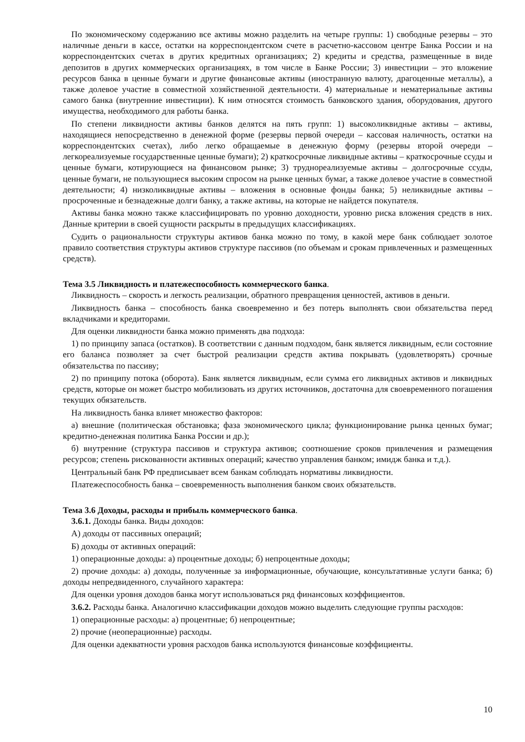По экономическому содержанию все активы можно разделить на четыре группы: 1) свободные резервы – это наличные деньги в кассе, остатки на корреспондентском счете в расчетно-кассовом центре Банка России и на корреспондентских счетах в других кредитных организациях; 2) кредиты и средства, размещенные в виде депозитов в других коммерческих организациях, в том числе в Банке России; 3) инвестиции – это вложение ресурсов банка в ценные бумаги и другие финансовые активы (иностранную валюту, драгоценные металлы), а также долевое участие в совместной хозяйственной деятельности. 4) материальные и нематериальные активы самого банка (внутренние инвестиции). К ним относятся стоимость банковского здания, оборудования, другого имущества, необходимого для работы банка.
По степени ликвидности активы банков делятся на пять групп: 1) высоколиквидные активы – активы, находящиеся непосредственно в денежной форме (резервы первой очереди – кассовая наличность, остатки на корреспондентских счетах), либо легко обращаемые в денежную форму (резервы второй очереди – легкореализуемые государственные ценные бумаги); 2) краткосрочные ликвидные активы – краткосрочные ссуды и ценные бумаги, котирующиеся на финансовом рынке; 3) труднореализуемые активы – долгосрочные ссуды, ценные бумаги, не пользующиеся высоким спросом на рынке ценных бумаг, а также долевое участие в совместной деятельности; 4) низколиквидные активы – вложения в основные фонды банка; 5) неликвидные активы – просроченные и безнадежные долги банку, а также активы, на которые не найдется покупателя.
Активы банка можно также классифицировать по уровню доходности, уровню риска вложения средств в них. Данные критерии в своей сущности раскрыты в предыдущих классификациях.
Судить о рациональности структуры активов банка можно по тому, в какой мере банк соблюдает золотое правило соответствия структуры активов структуре пассивов (по объемам и срокам привлеченных и размещенных средств).
Тема 3.5 Ликвидность и платежеспособность коммерческого банка.
Ликвидность – скорость и легкость реализации, обратного превращения ценностей, активов в деньги.
Ликвидность банка – способность банка своевременно и без потерь выполнять свои обязательства перед вкладчиками и кредиторами.
Для оценки ликвидности банка можно применять два подхода:
1) по принципу запаса (остатков). В соответствии с данным подходом, банк является ликвидным, если состояние его баланса позволяет за счет быстрой реализации средств актива покрывать (удовлетворять) срочные обязательства по пассиву;
2) по принципу потока (оборота). Банк является ликвидным, если сумма его ликвидных активов и ликвидных средств, которые он может быстро мобилизовать из других источников, достаточна для своевременного погашения текущих обязательств.
На ликвидность банка влияет множество факторов:
а) внешние (политическая обстановка; фаза экономического цикла; функционирование рынка ценных бумаг; кредитно-денежная политика Банка России и др.);
б) внутренние (структура пассивов и структура активов; соотношение сроков привлечения и размещения ресурсов; степень рискованности активных операций; качество управления банком; имидж банка и т.д.).
Центральный банк РФ предписывает всем банкам соблюдать нормативы ликвидности.
Платежеспособность банка – своевременность выполнения банком своих обязательств.
Тема 3.6 Доходы, расходы и прибыль коммерческого банка.
3.6.1. Доходы банка. Виды доходов:
А) доходы от пассивных операций;
Б) доходы от активных операций:
1) операционные доходы: а) процентные доходы; б) непроцентные доходы;
2) прочие доходы: а) доходы, полученные за информационные, обучающие, консультативные услуги банка; б) доходы непредвиденного, случайного характера:
Для оценки уровня доходов банка могут использоваться ряд финансовых коэффициентов.
3.6.2. Расходы банка. Аналогично классификации доходов можно выделить следующие группы расходов:
1) операционные расходы: а) процентные; б) непроцентные;
2) прочие (неоперационные) расходы.
Для оценки адекватности уровня расходов банка используются финансовые коэффициенты.
10